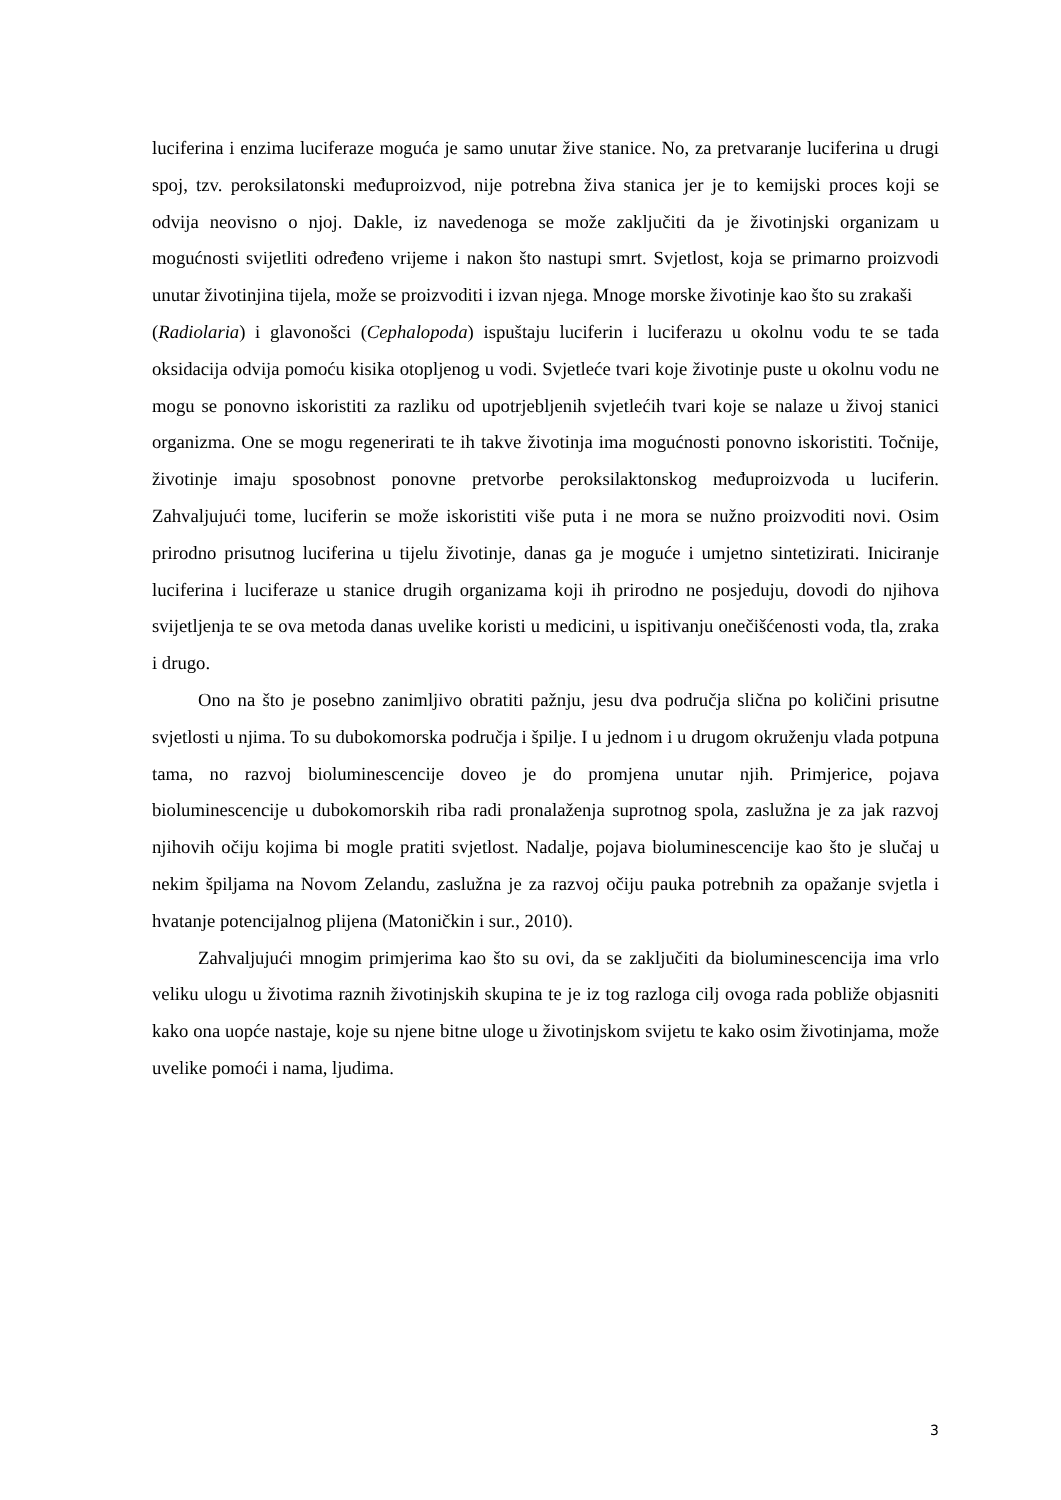luciferina i enzima luciferaze moguća je samo unutar žive stanice. No, za pretvaranje luciferina u drugi spoj, tzv. peroksilatonski međuproizvod, nije potrebna živa stanica jer je to kemijski proces koji se odvija neovisno o njoj. Dakle, iz navedenoga se može zaključiti da je životinjski organizam u mogućnosti svijetliti određeno vrijeme i nakon što nastupi smrt. Svjetlost, koja se primarno proizvodi unutar životinjina tijela, može se proizvoditi i izvan njega. Mnoge morske životinje kao što su zrakaši
(Radiolaria) i glavonošci (Cephalopoda) ispuštaju luciferin i luciferazu u okolnu vodu te se tada oksidacija odvija pomoću kisika otopljenog u vodi. Svjetleće tvari koje životinje puste u okolnu vodu ne mogu se ponovno iskoristiti za razliku od upotrjebljenih svjetlećih tvari koje se nalaze u živoj stanici organizma. One se mogu regenerirati te ih takve životinja ima mogućnosti ponovno iskoristiti. Točnije, životinje imaju sposobnost ponovne pretvorbe peroksilaktonskog međuproizvoda u luciferin. Zahvaljujući tome, luciferin se može iskoristiti više puta i ne mora se nužno proizvoditi novi. Osim prirodno prisutnog luciferina u tijelu životinje, danas ga je moguće i umjetno sintetizirati. Iniciranje luciferina i luciferaze u stanice drugih organizama koji ih prirodno ne posjeduju, dovodi do njihova svijetljenja te se ova metoda danas uvelike koristi u medicini, u ispitivanju onečišćenosti voda, tla, zraka i drugo.
Ono na što je posebno zanimljivo obratiti pažnju, jesu dva područja slična po količini prisutne svjetlosti u njima. To su dubokomorska područja i špilje. I u jednom i u drugom okruženju vlada potpuna tama, no razvoj bioluminescencije doveo je do promjena unutar njih. Primjerice, pojava bioluminescencije u dubokomorskih riba radi pronalaženja suprotnog spola, zaslužna je za jak razvoj njihovih očiju kojima bi mogle pratiti svjetlost. Nadalje, pojava bioluminescencije kao što je slučaj u nekim špiljama na Novom Zelandu, zaslužna je za razvoj očiju pauka potrebnih za opažanje svjetla i hvatanje potencijalnog plijena (Matoničkin i sur., 2010).
Zahvaljujući mnogim primjerima kao što su ovi, da se zaključiti da bioluminescencija ima vrlo veliku ulogu u životima raznih životinjskih skupina te je iz tog razloga cilj ovoga rada pobliže objasniti kako ona uopće nastaje, koje su njene bitne uloge u životinjskom svijetu te kako osim životinjama, može uvelike pomoći i nama, ljudima.
3